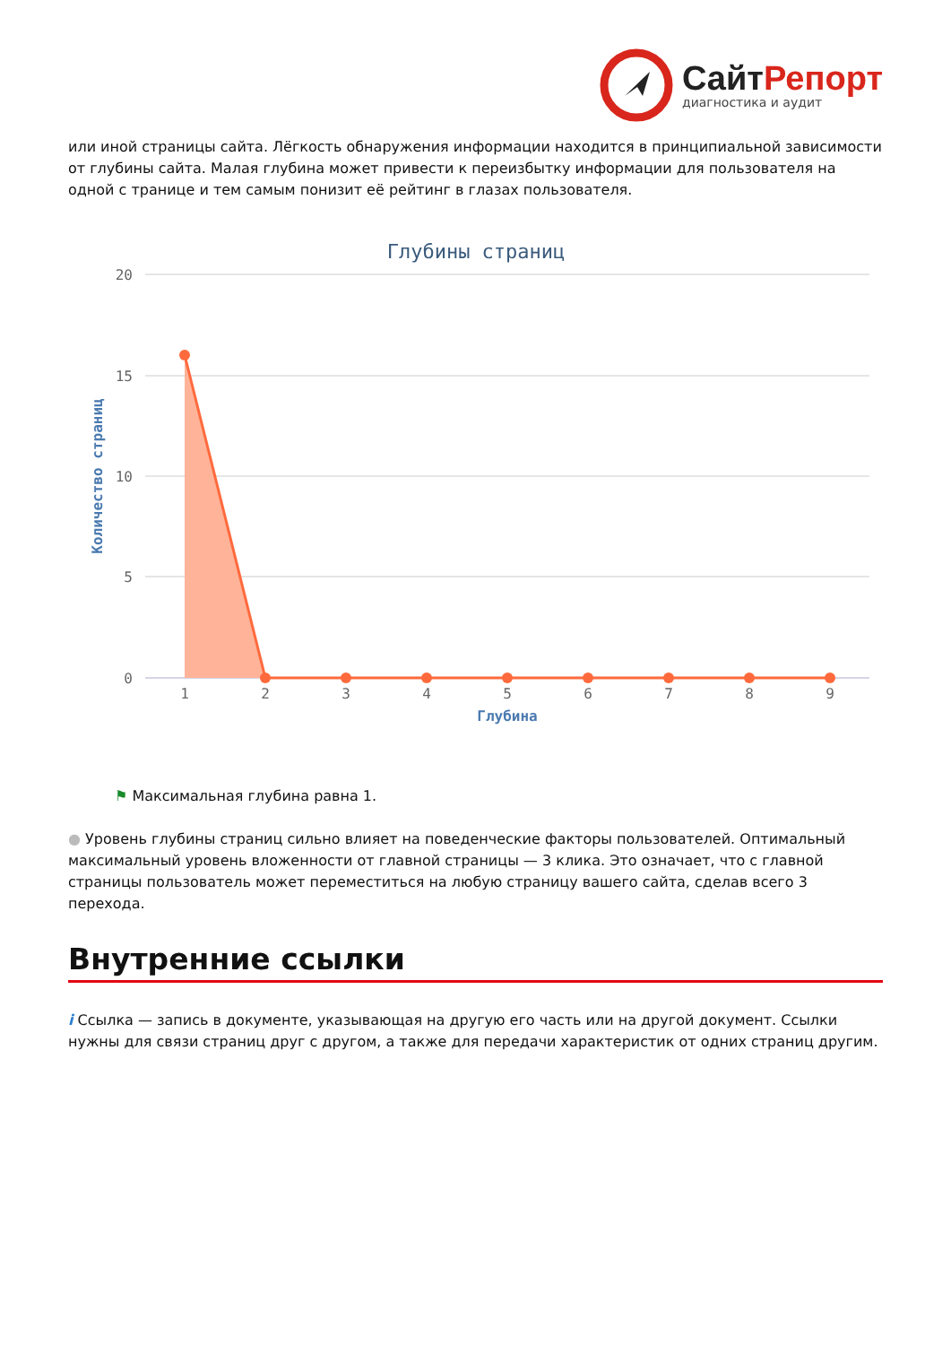Сайт Репорт
диагностика и аудит
или иной страницы сайта. Лёгкость обнаружения информации находится в принципиальной зависимости от глубины сайта. Малая глубина может привести к переизбытку информации для пользователя на одной с транице и тем самым понизит её рейтинг в глазах пользователя.
Глубины страниц
20
15
10
5
0
Количество страниц
1
2
3
4
5
6
7
8
9
Глубина
⚑ Максимальная глубина равна 1.
● Уровень глубины страниц сильно влияет на поведенческие факторы пользователей. Оптимальный максимальный уровень вложенности от главной страницы — 3 клика. Это означает, что с главной страницы пользователь может переместиться на любую страницу вашего сайта, сделав всего 3 перехода.
Внутренние ссылки
i Ссылка — запись в документе, указывающая на другую его часть или на другой документ. Ссылки нужны для связи страниц друг с другом, а также для передачи характеристик от одних страниц другим.